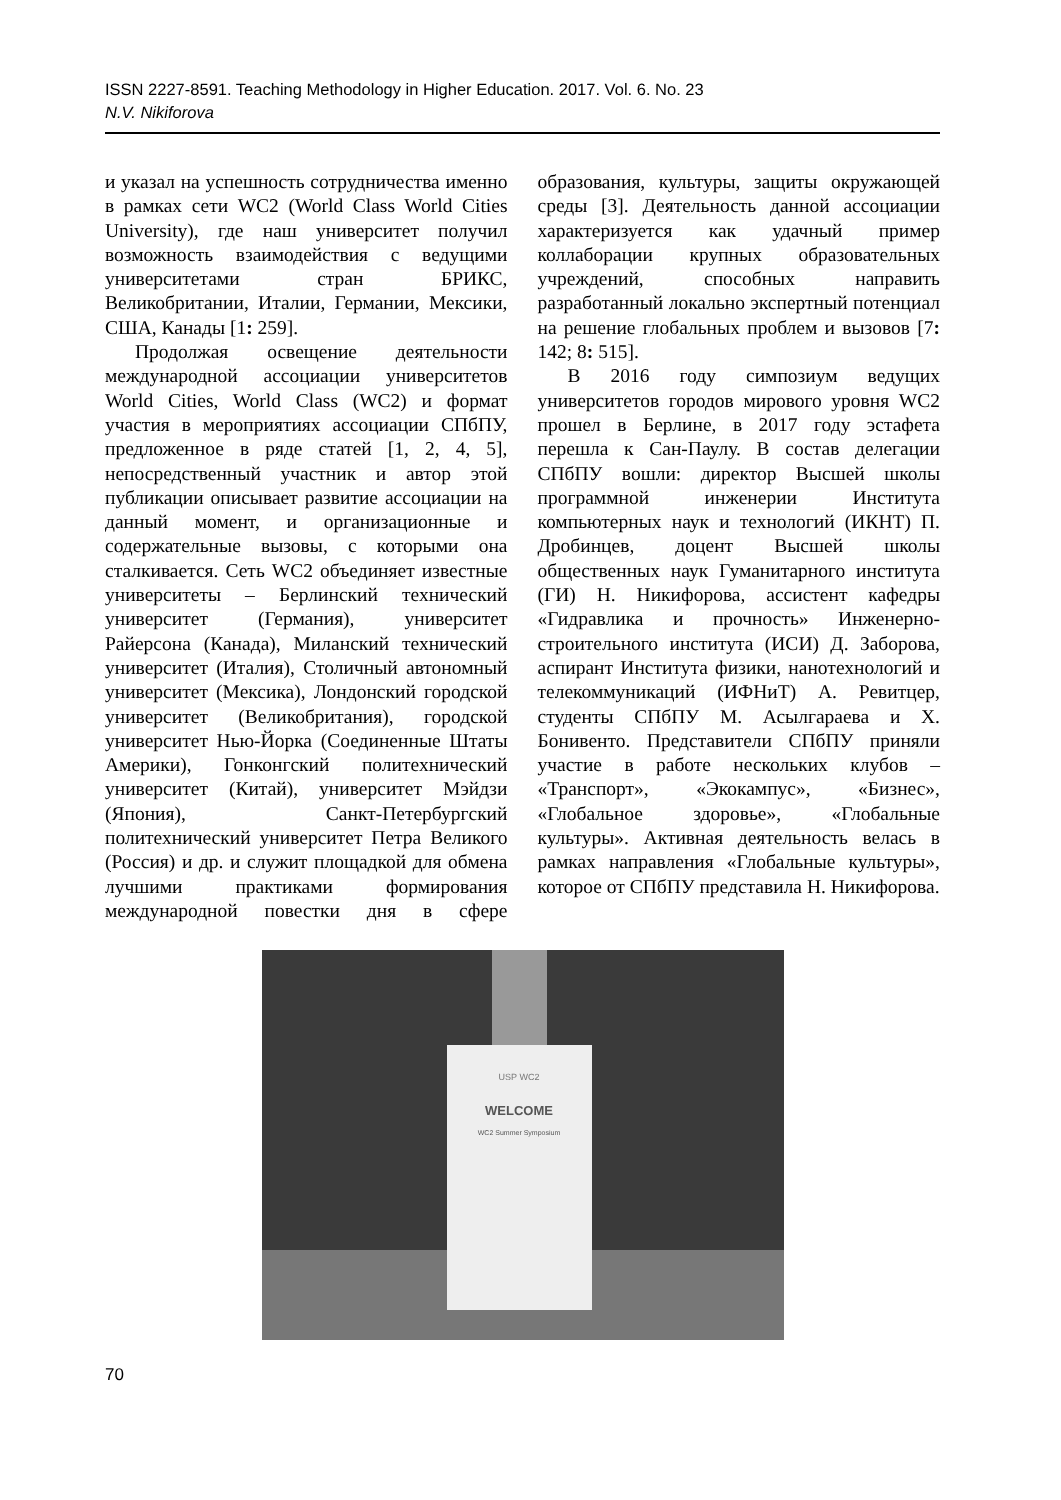ISSN 2227-8591. Teaching Methodology in Higher Education. 2017. Vol. 6. No. 23
N.V. Nikiforova
и указал на успешность сотрудничества именно в рамках сети WC2 (World Class World Cities University), где наш университет получил возможность взаимодействия с ведущими университетами стран БРИКС, Великобритании, Италии, Германии, Мексики, США, Канады [1: 259].
Продолжая освещение деятельности международной ассоциации университетов World Cities, World Class (WC2) и формат участия в мероприятиях ассоциации СПбПУ, предложенное в ряде статей [1, 2, 4, 5], непосредственный участник и автор этой публикации описывает развитие ассоциации на данный момент, и организационные и содержательные вызовы, с которыми она сталкивается. Сеть WC2 объединяет известные университеты – Берлинский технический университет (Германия), университет Райерсона (Канада), Миланский технический университет (Италия), Столичный автономный университет (Мексика), Лондонский городской университет (Великобритания), городской университет Нью-Йорка (Соединенные Штаты Америки), Гонконгский политехнический университет (Китай), университет Мэйдзи (Япония), Санкт-Петербургский политехнический университет Петра Великого (Россия) и др. и служит площадкой для обмена лучшими практиками формирования международной повестки дня в сфере образования, культуры, защиты окружающей среды [3]. Деятельность данной ассоциации характеризуется как удачный пример коллаборации крупных образовательных учреждений, способных направить разработанный локально экспертный потенциал на решение глобальных проблем и вызовов [7: 142; 8: 515].
В 2016 году симпозиум ведущих университетов городов мирового уровня WC2 прошел в Берлине, в 2017 году эстафета перешла к Сан-Паулу. В состав делегации СПбПУ вошли: директор Высшей школы программной инженерии Института компьютерных наук и технологий (ИКНТ) П. Дробинцев, доцент Высшей школы общественных наук Гуманитарного института (ГИ) Н. Никифорова, ассистент кафедры «Гидравлика и прочность» Инженерно-строительного института (ИСИ) Д. Заборова, аспирант Института физики, нанотехнологий и телекоммуникаций (ИФНиТ) А. Ревитцер, студенты СПбПУ М. Асылгараева и Х. Бонивенто. Представители СПбПУ приняли участие в работе нескольких клубов – «Транспорт», «Экокампус», «Бизнес», «Глобальное здоровье», «Глобальные культуры». Активная деятельность велась в рамках направления «Глобальные культуры», которое от СПбПУ представила Н. Никифорова.
USP WC2
WELCOME
WC2 Summer Symposium
70